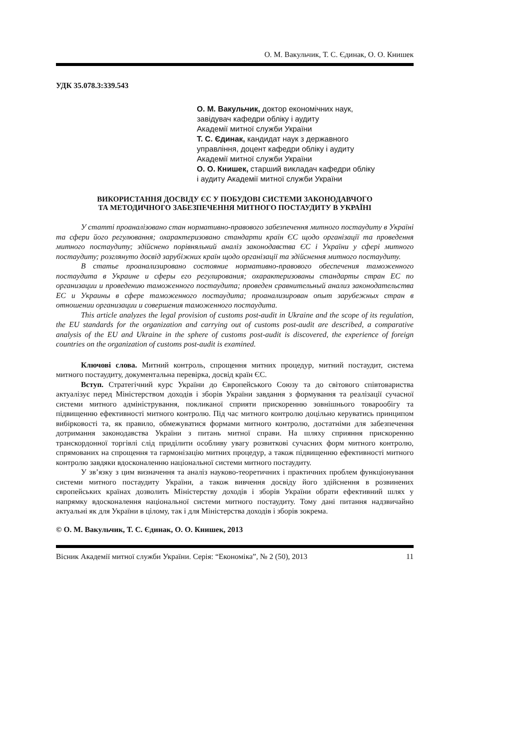О. М. Вакульчик, Т. С. Єдинак, О. О. Книшек
УДК 35.078.3:339.543
О. М. Вакульчик, доктор економічних наук,
завідувач кафедри обліку і аудиту
Академії митної служби України
Т. С. Єдинак, кандидат наук з державного
управління, доцент кафедри обліку і аудиту
Академії митної служби України
О. О. Книшек, старший викладач кафедри обліку
і аудиту Академії митної служби України
ВИКОРИСТАННЯ ДОСВІДУ ЄС У ПОБУДОВІ СИСТЕМИ ЗАКОНОДАВЧОГО
ТА МЕТОДИЧНОГО ЗАБЕЗПЕЧЕННЯ МИТНОГО ПОСТАУДИТУ В УКРАЇНІ
У статті проаналізовано стан нормативно-правового забезпечення митного постаудиту в Україні та сфери його регулювання; охарактеризовано стандарти країн ЄС щодо організації та проведення митного постаудиту; здійснено порівняльний аналіз законодавства ЄС і України у сфері митного постаудиту; розглянуто досвід зарубіжних країн щодо організації та здійснення митного постаудиту.
В статье проанализировано состояние нормативно-правового обеспечения таможенного постаудита в Украине и сферы его регулирования; охарактеризованы стандарты стран ЕС по организации и проведению таможенного постаудита; проведен сравнительный анализ законодательства ЕС и Украины в сфере таможенного постаудита; проанализирован опыт зарубежных стран в отношении организации и совершения таможенного постаудита.
This article analyzes the legal provision of customs post-audit in Ukraine and the scope of its regulation, the EU standards for the organization and carrying out of customs post-audit are described, a comparative analysis of the EU and Ukraine in the sphere of customs post-audit is discovered, the experience of foreign countries on the organization of customs post-audit is examined.
Ключові слова. Митний контроль, спрощення митних процедур, митний постаудит, система митного постаудиту, документальна перевірка, досвід країн ЄС.
Вступ. Стратегічний курс України до Європейського Союзу та до світового співтовариства актуалізує перед Міністерством доходів і зборів України завдання з формування та реалізації сучасної системи митного адміністрування, покликаної сприяти прискоренню зовнішнього товарообігу та підвищенню ефективності митного контролю. Під час митного контролю доцільно керуватись принципом вибірковості та, як правило, обмежуватися формами митного контролю, достатніми для забезпечення дотримання законодавства України з питань митної справи. На шляху сприяння прискоренню транскордонної торгівлі слід приділити особливу увагу розвиткові сучасних форм митного контролю, спрямованих на спрощення та гармонізацію митних процедур, а також підвищенню ефективності митного контролю завдяки вдосконаленню національної системи митного постаудиту.
У зв’язку з цим визначення та аналіз науково-теоретичних і практичних проблем функціонування системи митного постаудиту України, а також вивчення досвіду його здійснення в розвинених європейських країнах дозволить Міністерству доходів і зборів України обрати ефективний шлях у напрямку вдосконалення національної системи митного постаудиту. Тому дані питання надзвичайно актуальні як для України в цілому, так і для Міністерства доходів і зборів зокрема.
© О. М. Вакульчик, Т. С. Єдинак, О. О. Книшек, 2013
Вісник Академії митної служби України. Серія: “Економіка”, № 2 (50), 2013 11